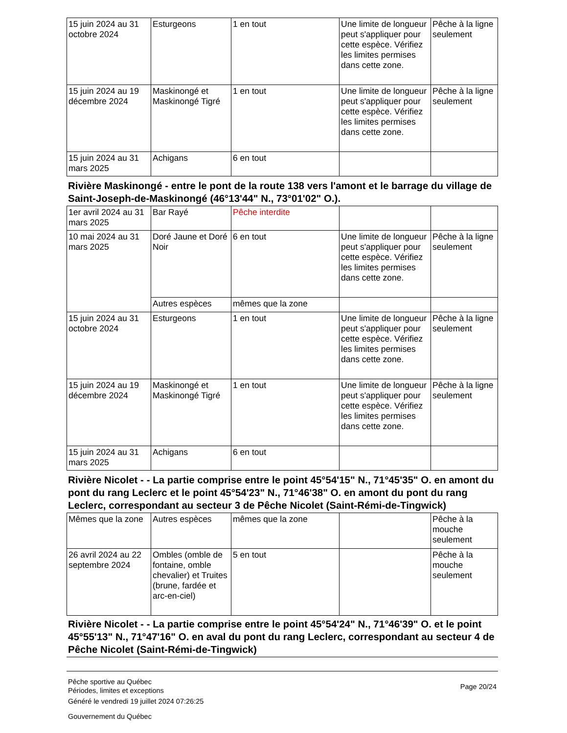| 15 juin 2024 au 31 octobre 2024 | Esturgeons | 1 en tout | Une limite de longueur peut s'appliquer pour cette espèce. Vérifiez les limites permises dans cette zone. | Pêche à la ligne seulement |
| 15 juin 2024 au 19 décembre 2024 | Maskinongé et Maskinongé Tigré | 1 en tout | Une limite de longueur peut s'appliquer pour cette espèce. Vérifiez les limites permises dans cette zone. | Pêche à la ligne seulement |
| 15 juin 2024 au 31 mars 2025 | Achigans | 6 en tout | | |
Rivière Maskinongé - entre le pont de la route 138 vers l'amont et le barrage du village de Saint-Joseph-de-Maskinongé (46°13'44" N., 73°01'02" O.).
| 1er avril 2024 au 31 mars 2025 | Bar Rayé | Pêche interdite | | |
| 10 mai 2024 au 31 mars 2025 | Doré Jaune et Doré Noir | 6 en tout | Une limite de longueur peut s'appliquer pour cette espèce. Vérifiez les limites permises dans cette zone. | Pêche à la ligne seulement |
| | Autres espèces | mêmes que la zone | | |
| 15 juin 2024 au 31 octobre 2024 | Esturgeons | 1 en tout | Une limite de longueur peut s'appliquer pour cette espèce. Vérifiez les limites permises dans cette zone. | Pêche à la ligne seulement |
| 15 juin 2024 au 19 décembre 2024 | Maskinongé et Maskinongé Tigré | 1 en tout | Une limite de longueur peut s'appliquer pour cette espèce. Vérifiez les limites permises dans cette zone. | Pêche à la ligne seulement |
| 15 juin 2024 au 31 mars 2025 | Achigans | 6 en tout | | |
Rivière Nicolet - - La partie comprise entre le point 45°54'15" N., 71°45'35" O. en amont du pont du rang Leclerc et le point 45°54'23" N., 71°46'38" O. en amont du pont du rang Leclerc, correspondant au secteur 3 de Pêche Nicolet (Saint-Rémi-de-Tingwick)
| Mêmes que la zone | Autres espèces | mêmes que la zone | | Pêche à la mouche seulement |
| 26 avril 2024 au 22 septembre 2024 | Ombles (omble de fontaine, omble chevalier) et Truites (brune, fardée et arc-en-ciel) | 5 en tout | | Pêche à la mouche seulement |
Rivière Nicolet - - La partie comprise entre le point 45°54'24" N., 71°46'39" O. et le point 45°55'13" N., 71°47'16" O. en aval du pont du rang Leclerc, correspondant au secteur 4 de Pêche Nicolet (Saint-Rémi-de-Tingwick)
Pêche sportive au Québec
Périodes, limites et exceptions
Généré le vendredi 19 juillet 2024 07:26:25
Gouvernement du Québec
Page 20/24